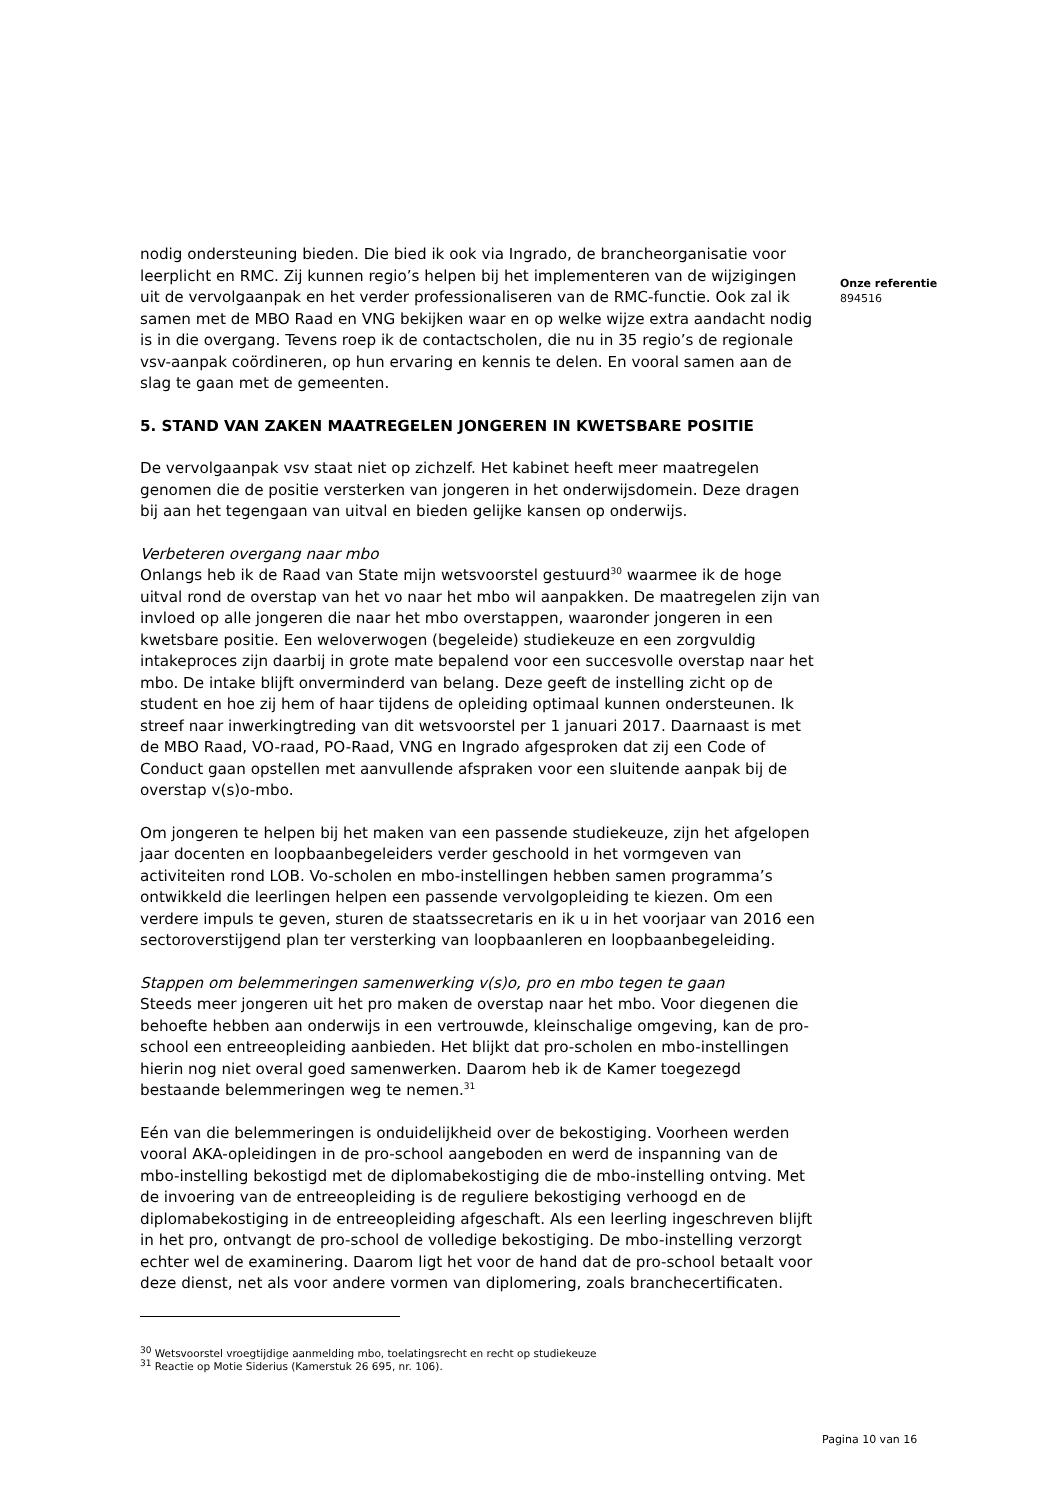Onze referentie
894516
nodig ondersteuning bieden. Die bied ik ook via Ingrado, de brancheorganisatie voor leerplicht en RMC. Zij kunnen regio’s helpen bij het implementeren van de wijzigingen uit de vervolgaanpak en het verder professionaliseren van de RMC-functie. Ook zal ik samen met de MBO Raad en VNG bekijken waar en op welke wijze extra aandacht nodig is in die overgang. Tevens roep ik de contactscholen, die nu in 35 regio’s de regionale vsv-aanpak coördineren, op hun ervaring en kennis te delen. En vooral samen aan de slag te gaan met de gemeenten.
5. STAND VAN ZAKEN MAATREGELEN JONGEREN IN KWETSBARE POSITIE
De vervolgaanpak vsv staat niet op zichzelf. Het kabinet heeft meer maatregelen genomen die de positie versterken van jongeren in het onderwijsdomein. Deze dragen bij aan het tegengaan van uitval en bieden gelijke kansen op onderwijs.
Verbeteren overgang naar mbo
Onlangs heb ik de Raad van State mijn wetsvoorstel gestuurd<sup>30</sup> waarmee ik de hoge uitval rond de overstap van het vo naar het mbo wil aanpakken. De maatregelen zijn van invloed op alle jongeren die naar het mbo overstappen, waaronder jongeren in een kwetsbare positie. Een weloverwogen (begeleide) studiekeuze en een zorgvuldig intakeproces zijn daarbij in grote mate bepalend voor een succesvolle overstap naar het mbo. De intake blijft onverminderd van belang. Deze geeft de instelling zicht op de student en hoe zij hem of haar tijdens de opleiding optimaal kunnen ondersteunen. Ik streef naar inwerkingtreding van dit wetsvoorstel per 1 januari 2017. Daarnaast is met de MBO Raad, VO-raad, PO-Raad, VNG en Ingrado afgesproken dat zij een Code of Conduct gaan opstellen met aanvullende afspraken voor een sluitende aanpak bij de overstap v(s)o-mbo.
Om jongeren te helpen bij het maken van een passende studiekeuze, zijn het afgelopen jaar docenten en loopbaanbegeleiders verder geschoold in het vormgeven van activiteiten rond LOB. Vo-scholen en mbo-instellingen hebben samen programma’s ontwikkeld die leerlingen helpen een passende vervolgopleiding te kiezen. Om een verdere impuls te geven, sturen de staatssecretaris en ik u in het voorjaar van 2016 een sectoroverstijgend plan ter versterking van loopbaanleren en loopbaanbegeleiding.
Stappen om belemmeringen samenwerking v(s)o, pro en mbo tegen te gaan
Steeds meer jongeren uit het pro maken de overstap naar het mbo. Voor diegenen die behoefte hebben aan onderwijs in een vertrouwde, kleinschalige omgeving, kan de pro-school een entreeopleiding aanbieden. Het blijkt dat pro-scholen en mbo-instellingen hierin nog niet overal goed samenwerken. Daarom heb ik de Kamer toegezegd bestaande belemmeringen weg te nemen.<sup>31</sup>
Eén van die belemmeringen is onduidelijkheid over de bekostiging. Voorheen werden vooral AKA-opleidingen in de pro-school aangeboden en werd de inspanning van de mbo-instelling bekostigd met de diplomabekostiging die de mbo-instelling ontving. Met de invoering van de entreeopleiding is de reguliere bekostiging verhoogd en de diplomabekostiging in de entreeopleiding afgeschaft. Als een leerling ingeschreven blijft in het pro, ontvangt de pro-school de volledige bekostiging. De mbo-instelling verzorgt echter wel de examinering. Daarom ligt het voor de hand dat de pro-school betaalt voor deze dienst, net als voor andere vormen van diplomering, zoals branchecertificaten.
<sup>30</sup> Wetsvoorstel vroegtijdige aanmelding mbo, toelatingsrecht en recht op studiekeuze
<sup>31</sup> Reactie op Motie Siderius (Kamerstuk 26 695, nr. 106).
Pagina 10 van 16